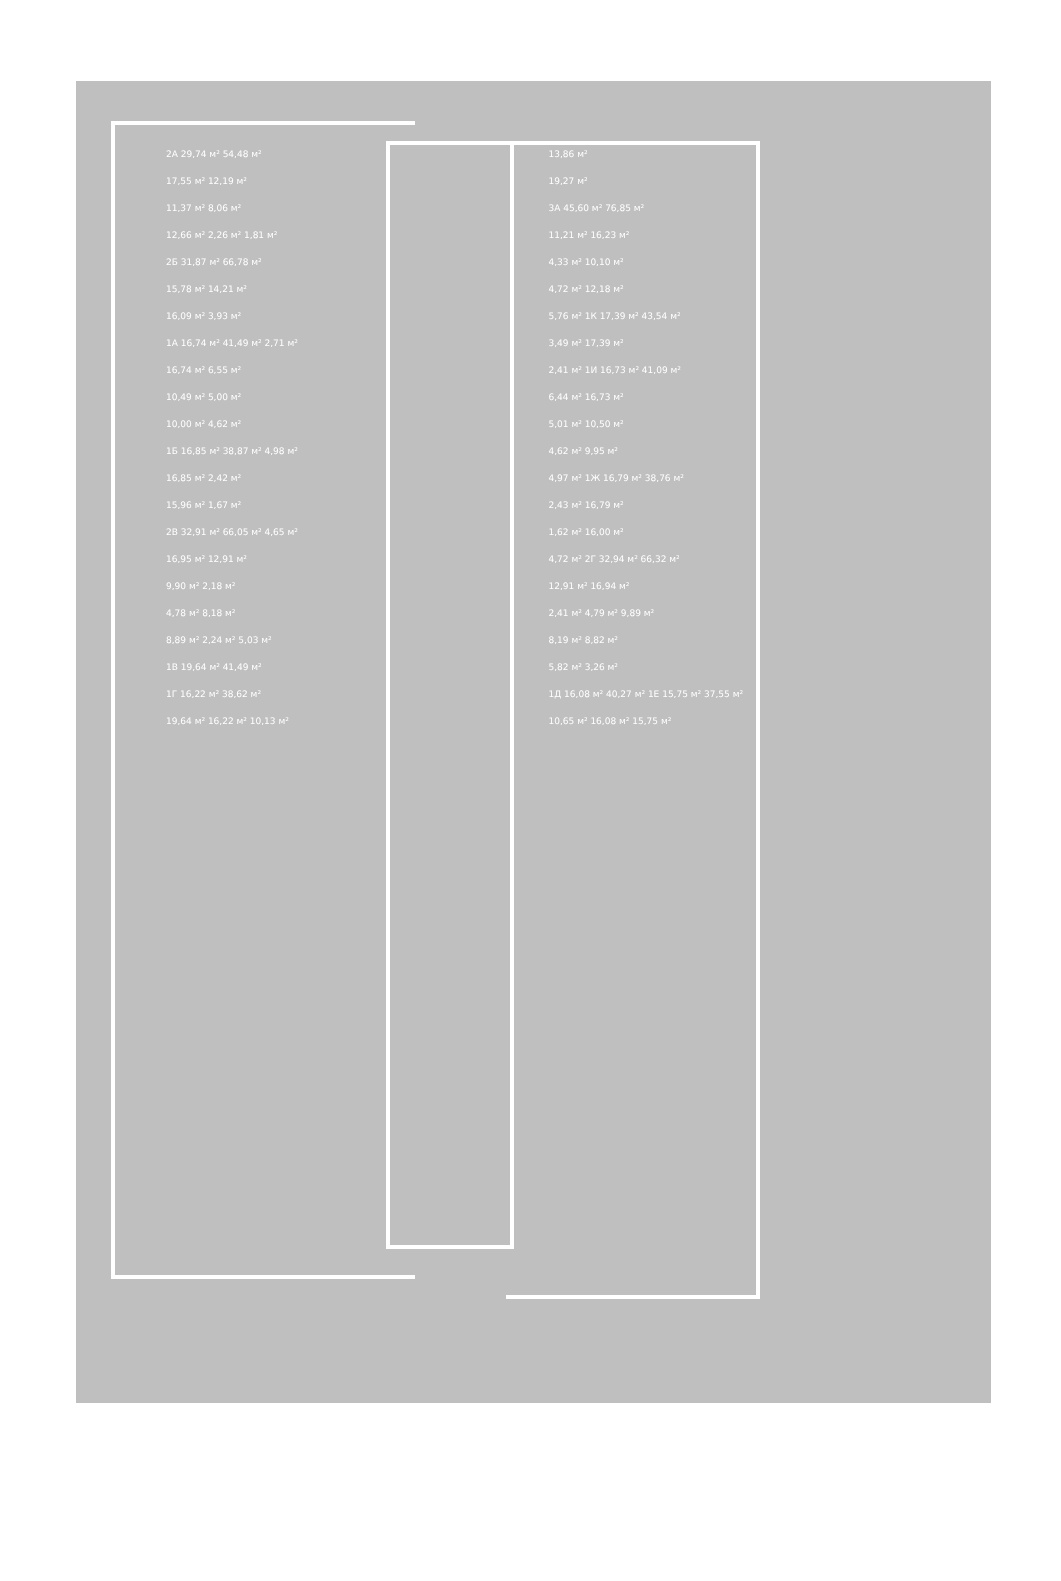2А 29,74 м² 54,48 м²
13,86 м²
17,55 м² 12,19 м²
19,27 м²
11,37 м² 8,06 м²
3А 45,60 м² 76,85 м²
12,66 м² 2,26 м² 1,81 м²
11,21 м² 16,23 м²
2Б 31,87 м² 66,78 м²
4,33 м² 10,10 м²
15,78 м² 14,21 м²
4,72 м² 12,18 м²
16,09 м² 3,93 м²
5,76 м² 1К 17,39 м² 43,54 м²
1А 16,74 м² 41,49 м² 2,71 м²
3,49 м² 17,39 м²
16,74 м² 6,55 м²
2,41 м² 1И 16,73 м² 41,09 м²
10,49 м² 5,00 м²
6,44 м² 16,73 м²
10,00 м² 4,62 м²
5,01 м² 10,50 м²
1Б 16,85 м² 38,87 м² 4,98 м²
4,62 м² 9,95 м²
16,85 м² 2,42 м²
4,97 м² 1Ж 16,79 м² 38,76 м²
15,96 м² 1,67 м²
2,43 м² 16,79 м²
2В 32,91 м² 66,05 м² 4,65 м²
1,62 м² 16,00 м²
16,95 м² 12,91 м²
4,72 м² 2Г 32,94 м² 66,32 м²
9,90 м² 2,18 м²
12,91 м² 16,94 м²
4,78 м² 8,18 м²
2,41 м² 4,79 м² 9,89 м²
8,89 м² 2,24 м² 5,03 м²
8,19 м² 8,82 м²
1В 19,64 м² 41,49 м²
5,82 м² 3,26 м²
1Г 16,22 м² 38,62 м²
1Д 16,08 м² 40,27 м² 1Е 15,75 м² 37,55 м²
19,64 м² 16,22 м² 10,13 м²
10,65 м² 16,08 м² 15,75 м²